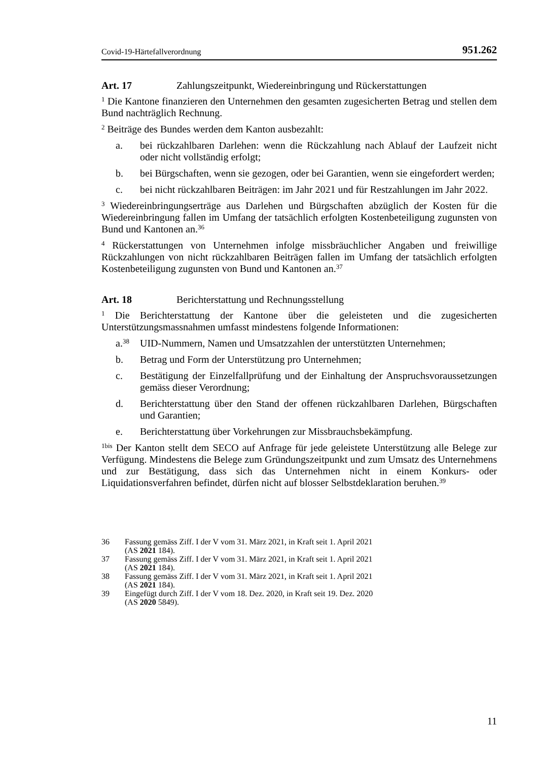Covid-19-Härtefallverordnung 951.262
Art. 17 Zahlungszeitpunkt, Wiedereinbringung und Rückerstattungen
<sup>1</sup> Die Kantone finanzieren den Unternehmen den gesamten zugesicherten Betrag und stellen dem Bund nachträglich Rechnung.
<sup>2</sup> Beiträge des Bundes werden dem Kanton ausbezahlt:
a. bei rückzahlbaren Darlehen: wenn die Rückzahlung nach Ablauf der Laufzeit nicht oder nicht vollständig erfolgt;
b. bei Bürgschaften, wenn sie gezogen, oder bei Garantien, wenn sie eingefordert werden;
c. bei nicht rückzahlbaren Beiträgen: im Jahr 2021 und für Restzahlungen im Jahr 2022.
<sup>3</sup> Wiedereinbringungserträge aus Darlehen und Bürgschaften abzüglich der Kosten für die Wiedereinbringung fallen im Umfang der tatsächlich erfolgten Kostenbeteiligung zugunsten von Bund und Kantonen an.<sup>36</sup>
<sup>4</sup> Rückerstattungen von Unternehmen infolge missbräuchlicher Angaben und freiwillige Rückzahlungen von nicht rückzahlbaren Beiträgen fallen im Umfang der tatsächlich erfolgten Kostenbeteiligung zugunsten von Bund und Kantonen an.<sup>37</sup>
Art. 18 Berichterstattung und Rechnungsstellung
<sup>1</sup> Die Berichterstattung der Kantone über die geleisteten und die zugesicherten Unterstützungsmassnahmen umfasst mindestens folgende Informationen:
a.<sup>38</sup> UID-Nummern, Namen und Umsatzzahlen der unterstützten Unternehmen;
b. Betrag und Form der Unterstützung pro Unternehmen;
c. Bestätigung der Einzelfallprüfung und der Einhaltung der Anspruchsvoraussetzungen gemäss dieser Verordnung;
d. Berichterstattung über den Stand der offenen rückzahlbaren Darlehen, Bürgschaften und Garantien;
e. Berichterstattung über Vorkehrungen zur Missbrauchsbekämpfung.
<sup>1bis</sup> Der Kanton stellt dem SECO auf Anfrage für jede geleistete Unterstützung alle Belege zur Verfügung. Mindestens die Belege zum Gründungszeitpunkt und zum Umsatz des Unternehmens und zur Bestätigung, dass sich das Unternehmen nicht in einem Konkurs- oder Liquidationsverfahren befindet, dürfen nicht auf blosser Selbstdeklaration beruhen.<sup>39</sup>
36 Fassung gemäss Ziff. I der V vom 31. März 2021, in Kraft seit 1. April 2021
(AS 2021 184).
37 Fassung gemäss Ziff. I der V vom 31. März 2021, in Kraft seit 1. April 2021
(AS 2021 184).
38 Fassung gemäss Ziff. I der V vom 31. März 2021, in Kraft seit 1. April 2021
(AS 2021 184).
39 Eingefügt durch Ziff. I der V vom 18. Dez. 2020, in Kraft seit 19. Dez. 2020
(AS 2020 5849).
11